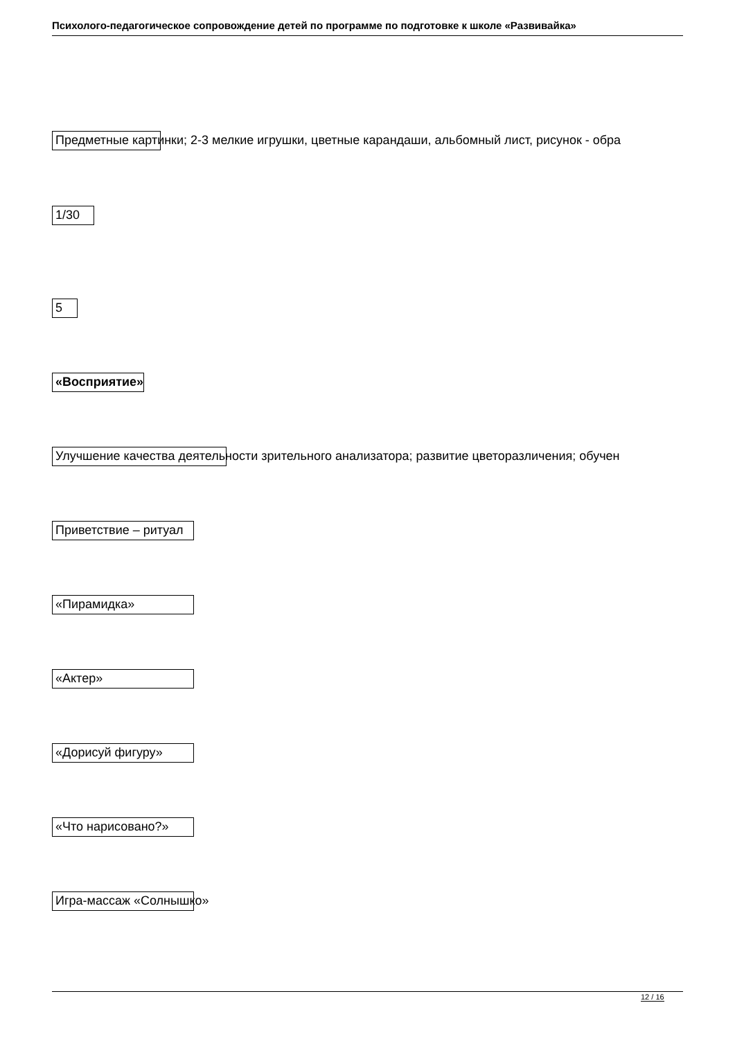Психолого-педагогическое сопровождение детей по программе по подготовке к школе «Развивайка»
Предметные картинки; 2-3 мелкие игрушки, цветные карандаши, альбомный лист, рисунок - обра
1/30
5
«Восприятие»
Улучшение качества деятельности зрительного анализатора; развитие цветоразличения; обучен
Приветствие – ритуал
«Пирамидка»
«Актер»
«Дорисуй фигуру»
«Что нарисовано?»
Игра-массаж «Солнышко»
12 / 16